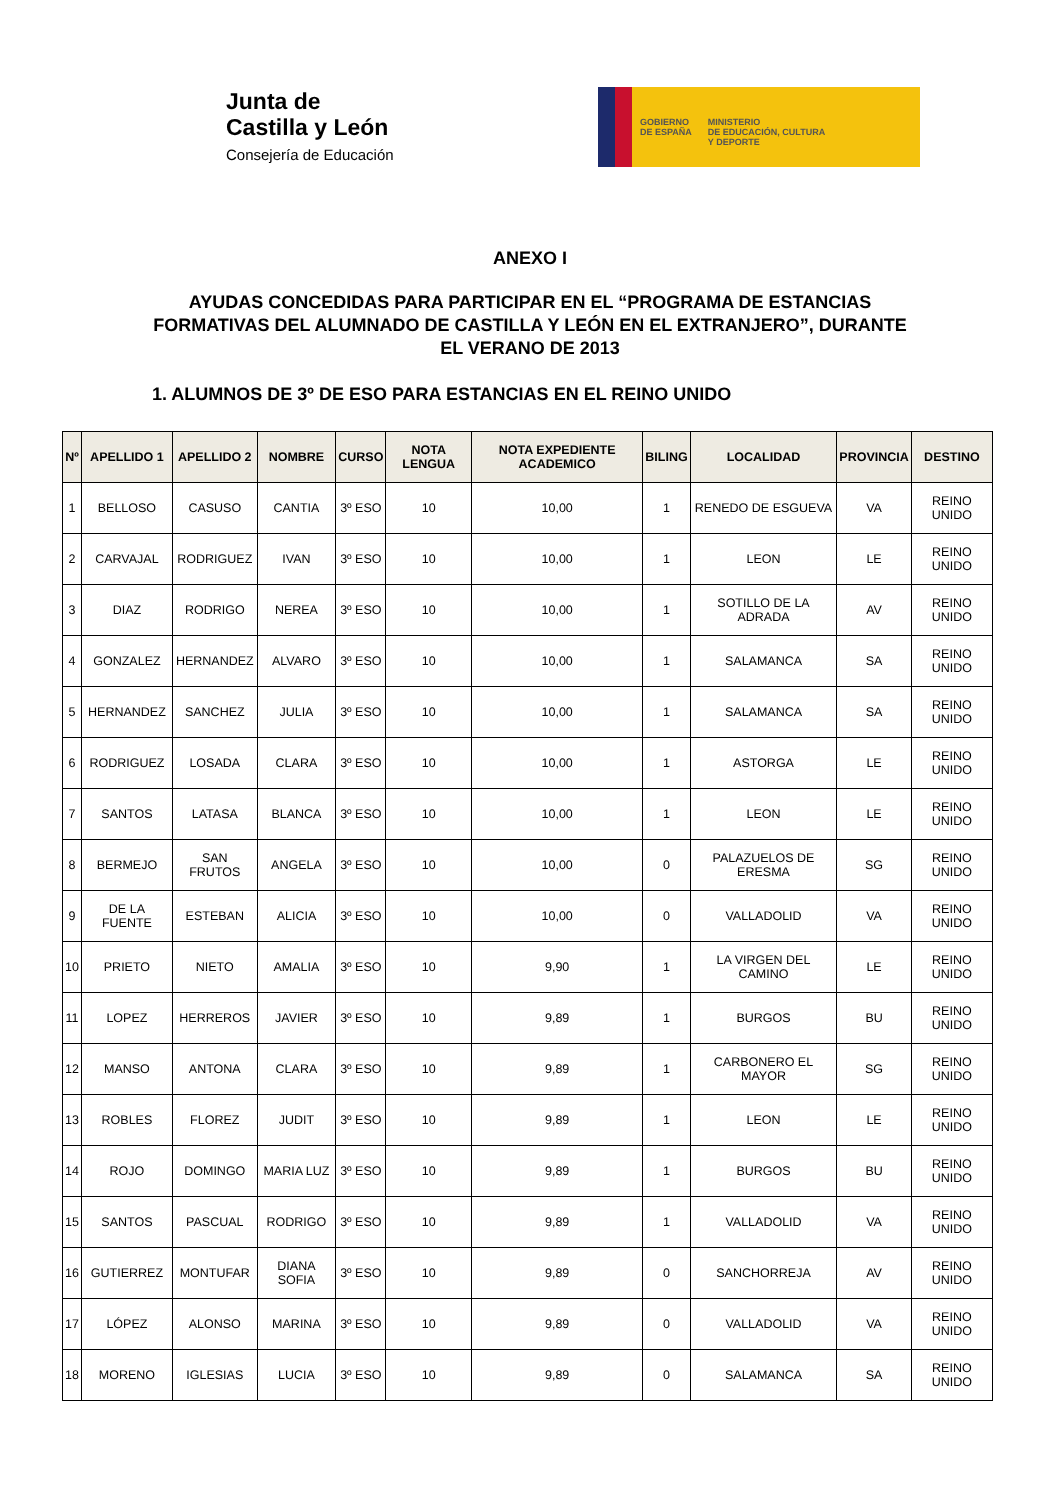Junta de
Castilla y León
Consejería de Educación
GOBIERNO
DE ESPAÑA
MINISTERIO
DE EDUCACIÓN, CULTURA
Y DEPORTE
ANEXO I
AYUDAS CONCEDIDAS PARA PARTICIPAR EN EL “PROGRAMA DE ESTANCIAS FORMATIVAS DEL ALUMNADO DE CASTILLA Y LEÓN EN EL EXTRANJERO”, DURANTE EL VERANO DE 2013
1. ALUMNOS DE 3º DE ESO PARA ESTANCIAS EN EL REINO UNIDO
| Nº | APELLIDO 1 | APELLIDO 2 | NOMBRE | CURSO | NOTA LENGUA | NOTA EXPEDIENTE ACADEMICO | BILING | LOCALIDAD | PROVINCIA | DESTINO |
| --- | --- | --- | --- | --- | --- | --- | --- | --- | --- | --- |
| 1 | BELLOSO | CASUSO | CANTIA | 3º ESO | 10 | 10,00 | 1 | RENEDO DE ESGUEVA | VA | REINO UNIDO |
| 2 | CARVAJAL | RODRIGUEZ | IVAN | 3º ESO | 10 | 10,00 | 1 | LEON | LE | REINO UNIDO |
| 3 | DIAZ | RODRIGO | NEREA | 3º ESO | 10 | 10,00 | 1 | SOTILLO DE LA ADRADA | AV | REINO UNIDO |
| 4 | GONZALEZ | HERNANDEZ | ALVARO | 3º ESO | 10 | 10,00 | 1 | SALAMANCA | SA | REINO UNIDO |
| 5 | HERNANDEZ | SANCHEZ | JULIA | 3º ESO | 10 | 10,00 | 1 | SALAMANCA | SA | REINO UNIDO |
| 6 | RODRIGUEZ | LOSADA | CLARA | 3º ESO | 10 | 10,00 | 1 | ASTORGA | LE | REINO UNIDO |
| 7 | SANTOS | LATASA | BLANCA | 3º ESO | 10 | 10,00 | 1 | LEON | LE | REINO UNIDO |
| 8 | BERMEJO | SAN FRUTOS | ANGELA | 3º ESO | 10 | 10,00 | 0 | PALAZUELOS DE ERESMA | SG | REINO UNIDO |
| 9 | DE LA FUENTE | ESTEBAN | ALICIA | 3º ESO | 10 | 10,00 | 0 | VALLADOLID | VA | REINO UNIDO |
| 10 | PRIETO | NIETO | AMALIA | 3º ESO | 10 | 9,90 | 1 | LA VIRGEN DEL CAMINO | LE | REINO UNIDO |
| 11 | LOPEZ | HERREROS | JAVIER | 3º ESO | 10 | 9,89 | 1 | BURGOS | BU | REINO UNIDO |
| 12 | MANSO | ANTONA | CLARA | 3º ESO | 10 | 9,89 | 1 | CARBONERO EL MAYOR | SG | REINO UNIDO |
| 13 | ROBLES | FLOREZ | JUDIT | 3º ESO | 10 | 9,89 | 1 | LEON | LE | REINO UNIDO |
| 14 | ROJO | DOMINGO | MARIA LUZ | 3º ESO | 10 | 9,89 | 1 | BURGOS | BU | REINO UNIDO |
| 15 | SANTOS | PASCUAL | RODRIGO | 3º ESO | 10 | 9,89 | 1 | VALLADOLID | VA | REINO UNIDO |
| 16 | GUTIERREZ | MONTUFAR | DIANA SOFIA | 3º ESO | 10 | 9,89 | 0 | SANCHORREJA | AV | REINO UNIDO |
| 17 | LÓPEZ | ALONSO | MARINA | 3º ESO | 10 | 9,89 | 0 | VALLADOLID | VA | REINO UNIDO |
| 18 | MORENO | IGLESIAS | LUCIA | 3º ESO | 10 | 9,89 | 0 | SALAMANCA | SA | REINO UNIDO |